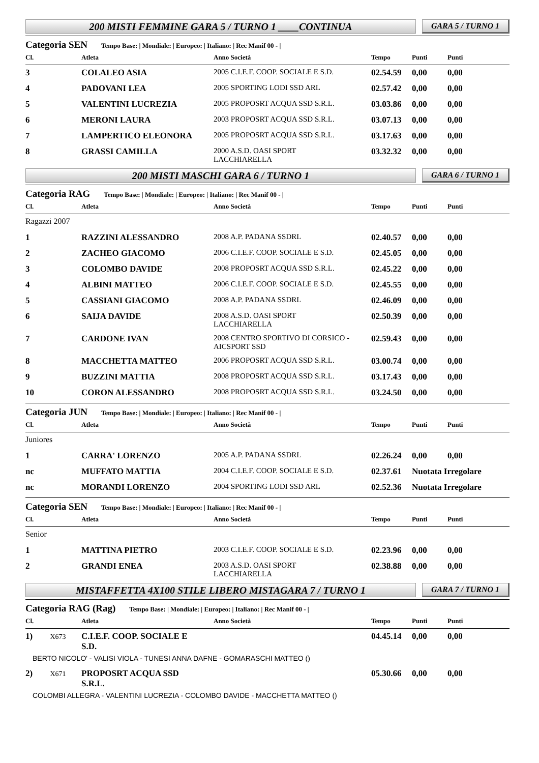200 MISTI FEMMINE GARA 5 / TURNO 1 ____CONTINUA
GARA 5 / TURNO 1
Categoria SEN Tempo Base: | Mondiale: | Europeo: | Italiano: | Rec Manif 00 - |
| Cl. | Atleta | Anno Società | Tempo | Punti | Punti |
| --- | --- | --- | --- | --- | --- |
| 3 | COLALEO ASIA | 2005 C.I.E.F. COOP. SOCIALE E S.D. | 02.54.59 | 0,00 | 0,00 |
| 4 | PADOVANI LEA | 2005 SPORTING LODI SSD ARL | 02.57.42 | 0,00 | 0,00 |
| 5 | VALENTINI LUCREZIA | 2005 PROPOSRT ACQUA SSD S.R.L. | 03.03.86 | 0,00 | 0,00 |
| 6 | MERONI LAURA | 2003 PROPOSRT ACQUA SSD S.R.L. | 03.07.13 | 0,00 | 0,00 |
| 7 | LAMPERTICO ELEONORA | 2005 PROPOSRT ACQUA SSD S.R.L. | 03.17.63 | 0,00 | 0,00 |
| 8 | GRASSI CAMILLA | 2000 A.S.D. OASI SPORT LACCHIARELLA | 03.32.32 | 0,00 | 0,00 |
200 MISTI MASCHI GARA 6 / TURNO 1
GARA 6 / TURNO 1
Categoria RAG Tempo Base: | Mondiale: | Europeo: | Italiano: | Rec Manif 00 - |
| Cl. | Atleta | Anno Società | Tempo | Punti | Punti |
| --- | --- | --- | --- | --- | --- |
| Ragazzi 2007 | | | | | |
| 1 | RAZZINI ALESSANDRO | 2008 A.P. PADANA SSDRL | 02.40.57 | 0,00 | 0,00 |
| 2 | ZACHEO GIACOMO | 2006 C.I.E.F. COOP. SOCIALE E S.D. | 02.45.05 | 0,00 | 0,00 |
| 3 | COLOMBO DAVIDE | 2008 PROPOSRT ACQUA SSD S.R.L. | 02.45.22 | 0,00 | 0,00 |
| 4 | ALBINI MATTEO | 2006 C.I.E.F. COOP. SOCIALE E S.D. | 02.45.55 | 0,00 | 0,00 |
| 5 | CASSIANI GIACOMO | 2008 A.P. PADANA SSDRL | 02.46.09 | 0,00 | 0,00 |
| 6 | SAIJA DAVIDE | 2008 A.S.D. OASI SPORT LACCHIARELLA | 02.50.39 | 0,00 | 0,00 |
| 7 | CARDONE IVAN | 2008 CENTRO SPORTIVO DI CORSICO - AICSPORT SSD | 02.59.43 | 0,00 | 0,00 |
| 8 | MACCHETTA MATTEO | 2006 PROPOSRT ACQUA SSD S.R.L. | 03.00.74 | 0,00 | 0,00 |
| 9 | BUZZINI MATTIA | 2008 PROPOSRT ACQUA SSD S.R.L. | 03.17.43 | 0,00 | 0,00 |
| 10 | CORON ALESSANDRO | 2008 PROPOSRT ACQUA SSD S.R.L. | 03.24.50 | 0,00 | 0,00 |
Categoria JUN Tempo Base: | Mondiale: | Europeo: | Italiano: | Rec Manif 00 - |
| Cl. | Atleta | Anno Società | Tempo | Punti | Punti |
| --- | --- | --- | --- | --- | --- |
| Juniores | | | | | |
| 1 | CARRA' LORENZO | 2005 A.P. PADANA SSDRL | 02.26.24 | 0,00 | 0,00 |
| nc | MUFFATO MATTIA | 2004 C.I.E.F. COOP. SOCIALE E S.D. | 02.37.61 | Nuotata Irregolare | |
| nc | MORANDI LORENZO | 2004 SPORTING LODI SSD ARL | 02.52.36 | Nuotata Irregolare | |
Categoria SEN Tempo Base: | Mondiale: | Europeo: | Italiano: | Rec Manif 00 - |
| Cl. | Atleta | Anno Società | Tempo | Punti | Punti |
| --- | --- | --- | --- | --- | --- |
| Senior | | | | | |
| 1 | MATTINA PIETRO | 2003 C.I.E.F. COOP. SOCIALE E S.D. | 02.23.96 | 0,00 | 0,00 |
| 2 | GRANDI ENEA | 2003 A.S.D. OASI SPORT LACCHIARELLA | 02.38.88 | 0,00 | 0,00 |
MISTAFFETTA 4X100 STILE LIBERO MISTAGARA 7 / TURNO 1
GARA 7 / TURNO 1
Categoria RAG (Rag) Tempo Base: | Mondiale: | Europeo: | Italiano: | Rec Manif 00 - |
| Cl. | Atleta | Anno Società | Tempo | Punti | Punti |
| --- | --- | --- | --- | --- | --- |
| 1) X673 | C.I.E.F. COOP. SOCIALE E S.D. | | 04.45.14 | 0,00 | 0,00 |
| BERTO NICOLO' - VALISI VIOLA - TUNESI ANNA DAFNE - GOMARASCHI MATTEO () | | | | | |
| 2) X671 | PROPOSRT ACQUA SSD S.R.L. | | 05.30.66 | 0,00 | 0,00 |
| COLOMBI ALLEGRA - VALENTINI LUCREZIA - COLOMBO DAVIDE - MACCHETTA MATTEO () | | | | | |